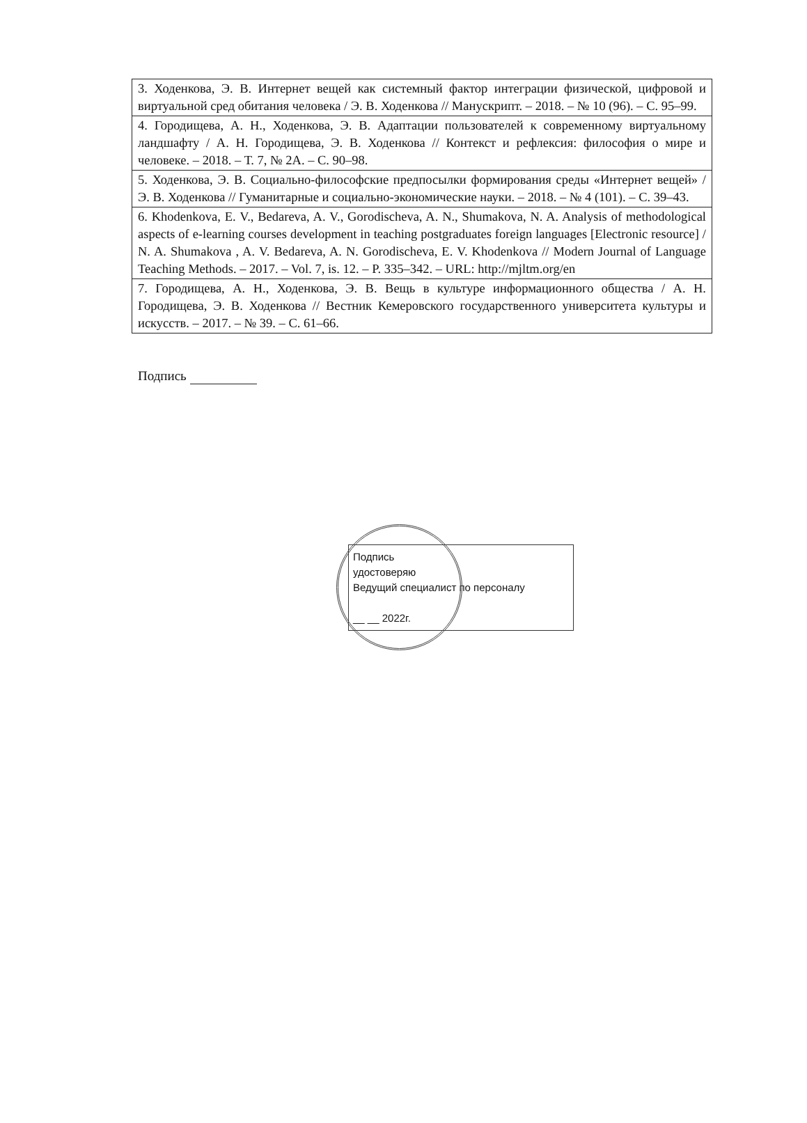| 3. Ходенкова, Э. В. Интернет вещей как системный фактор интеграции физической, цифровой и виртуальной сред обитания человека / Э. В. Ходенкова // Манускрипт. – 2018. – № 10 (96). – С. 95–99. |
| 4. Городищева, А. Н., Ходенкова, Э. В. Адаптации пользователей к современному виртуальному ландшафту / А. Н. Городищева, Э. В. Ходенкова // Контекст и рефлексия: философия о мире и человеке. – 2018. – Т. 7, № 2А. – С. 90–98. |
| 5. Ходенкова, Э. В. Социально-философские предпосылки формирования среды «Интернет вещей» / Э. В. Ходенкова // Гуманитарные и социально-экономические науки. – 2018. – № 4 (101). – С. 39–43. |
| 6. Khodenkova, E. V., Bedareva, A. V., Gorodischeva, A. N., Shumakova, N. A. Analysis of methodological aspects of e-learning courses development in teaching postgraduates foreign languages [Electronic resource] / N. A. Shumakova , A. V. Bedareva, A. N. Gorodischeva, E. V. Khodenkova // Modern Journal of Language Teaching Methods. – 2017. – Vol. 7, is. 12. – P. 335–342. – URL: http://mjltm.org/en |
| 7. Городищева, А. Н., Ходенкова, Э. В. Вещь в культуре информационного общества / А. Н. Городищева, Э. В. Ходенкова // Вестник Кемеровского государственного университета культуры и искусств. – 2017. – № 39. – С. 61–66. |
Подпись
Подпись
удостоверяю
Ведущий специалист по персоналу
__ __ 2022г.